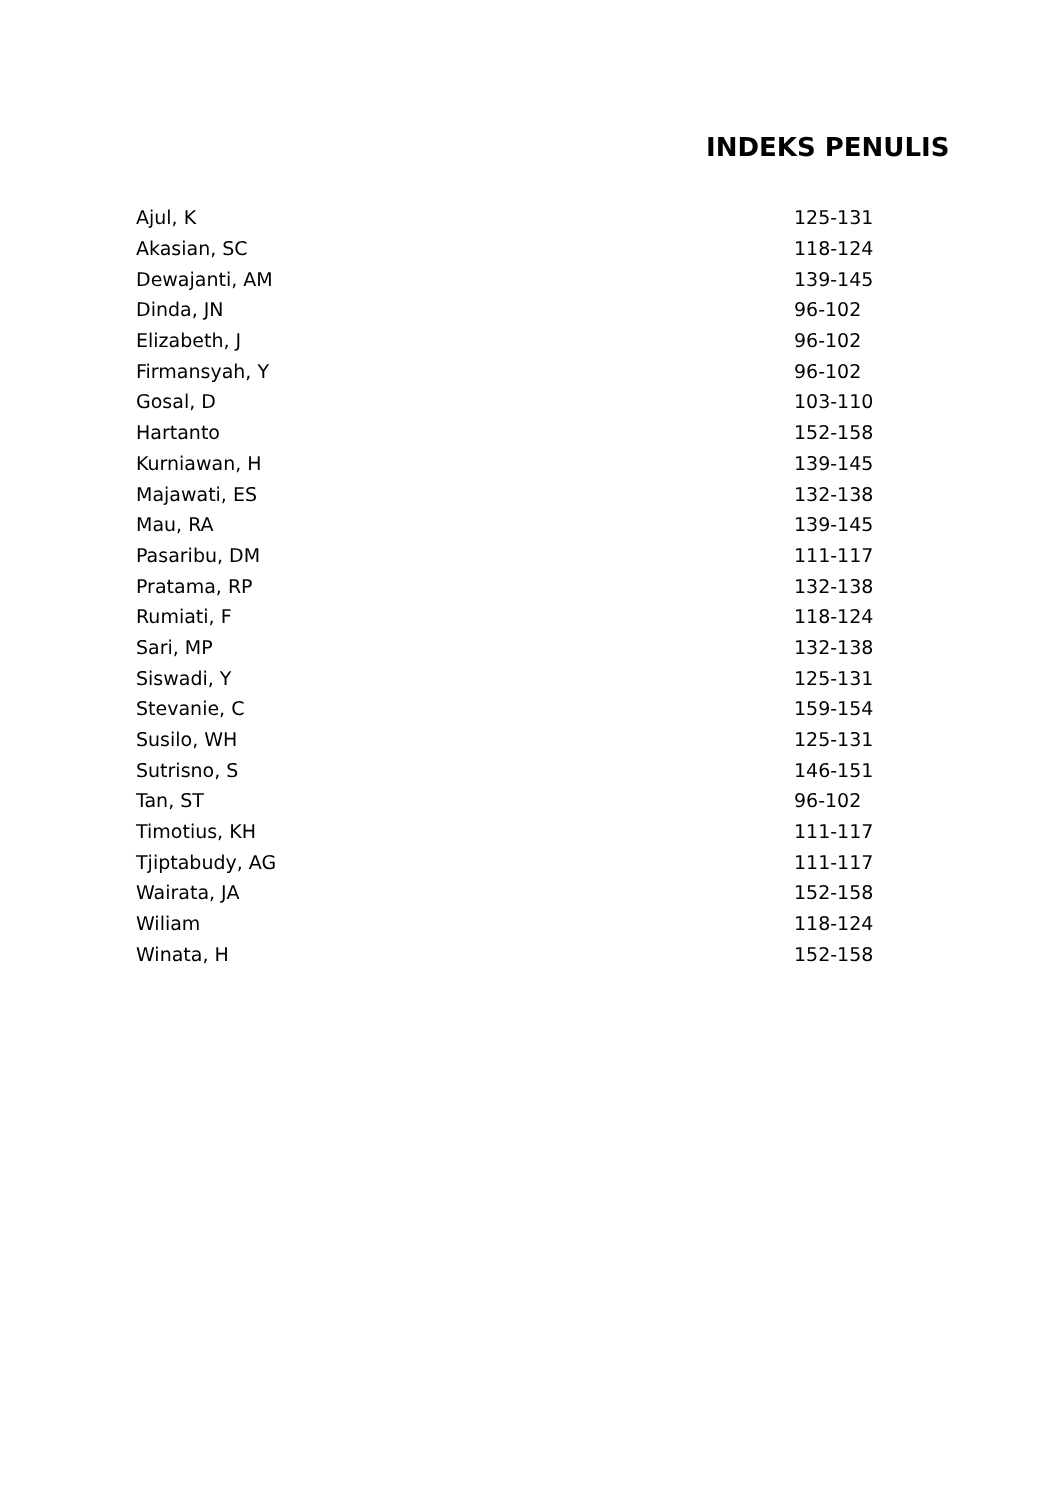INDEKS PENULIS
| Ajul, K | 125-131 |
| Akasian, SC | 118-124 |
| Dewajanti, AM | 139-145 |
| Dinda, JN | 96-102 |
| Elizabeth, J | 96-102 |
| Firmansyah, Y | 96-102 |
| Gosal, D | 103-110 |
| Hartanto | 152-158 |
| Kurniawan, H | 139-145 |
| Majawati, ES | 132-138 |
| Mau, RA | 139-145 |
| Pasaribu, DM | 111-117 |
| Pratama, RP | 132-138 |
| Rumiati, F | 118-124 |
| Sari, MP | 132-138 |
| Siswadi, Y | 125-131 |
| Stevanie, C | 159-154 |
| Susilo, WH | 125-131 |
| Sutrisno, S | 146-151 |
| Tan, ST | 96-102 |
| Timotius, KH | 111-117 |
| Tjiptabudy, AG | 111-117 |
| Wairata, JA | 152-158 |
| Wiliam | 118-124 |
| Winata, H | 152-158 |